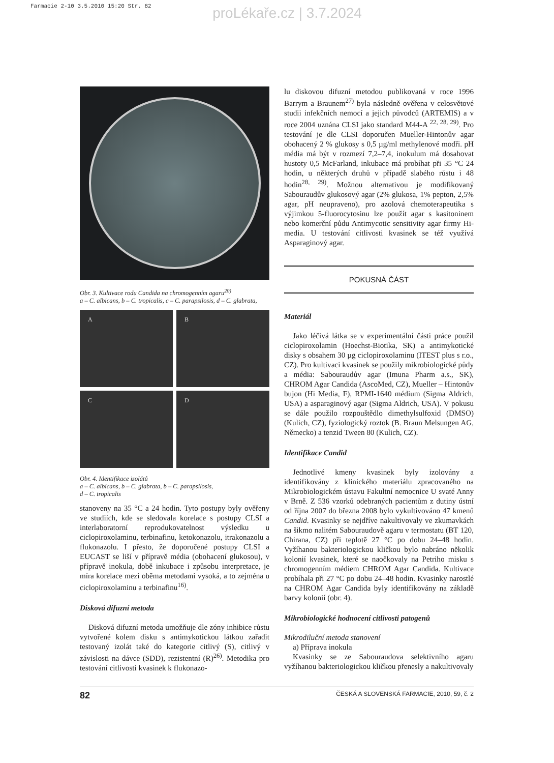Farmacie 2-10 3.5.2010 15:20 Str. 82
proLékaře.cz | 3.7.2024
Obr. 3. Kultivace rodu Candida na chromogenním agaru<sup>20)</sup>
a – C. albicans, b – C. tropicalis, c – C. parapsilosis, d – C. glabrata,
A
B
C
D
Obr. 4. Identifikace izolátů
a – C. albicans, b – C. glabrata, b – C. parapsilosis,
d – C. tropicalis
stanoveny na 35 °C a 24 hodin. Tyto postupy byly ověřeny ve studiích, kde se sledovala korelace s postupy CLSI a interlaboratorní reprodukovatelnost výsledku u ciclopiroxolaminu, terbinafinu, ketokonazolu, itrakonazolu a flukonazolu. I přesto, že doporučené postupy CLSI a EUCAST se liší v přípravě média (obohacení glukosou), v přípravě inokula, době inkubace i způsobu interpretace, je míra korelace mezi oběma metodami vysoká, a to zejména u ciclopiroxolaminu a terbinafinu<sup>16)</sup>.
Disková difuzní metoda
Disková difuzní metoda umožňuje dle zóny inhibice růstu vytvořené kolem disku s antimykotickou látkou zařadit testovaný izolát také do kategorie citlivý (S), citlivý v závislosti na dávce (SDD), rezistentní (R)<sup>26)</sup>. Metodika pro testování citlivosti kvasinek k flukonazo-
lu diskovou difuzní metodou publikovaná v roce 1996 Barrym a Braunem<sup>27)</sup> byla následně ověřena v celosvětové studii infekčních nemocí a jejich původců (ARTEMIS) a v roce 2004 uznána CLSI jako standard M44-A <sup>22, 28, 29)</sup>. Pro testování je dle CLSI doporučen Mueller-Hintonův agar obohacený 2 % glukosy s 0,5 µg/ml methylenové modři. pH média má být v rozmezí 7,2–7,4, inokulum má dosahovat hustoty 0,5 McFarland, inkubace má probíhat při 35 °C 24 hodin, u některých druhů v případě slabého růstu i 48 hodin<sup>28, 29)</sup>. Možnou alternativou je modifikovaný Sabouraudův glukosový agar (2% glukosa, 1% pepton, 2,5% agar, pH neupraveno), pro azolová chemoterapeutika s výjimkou 5-fluorocytosinu lze použít agar s kasitoninem nebo komerční půdu Antimycotic sensitivity agar firmy Hi-media. U testování citlivosti kvasinek se též využívá Asparaginový agar.
POKUSNÁ ČÁST
Materiál
Jako léčivá látka se v experimentální části práce použil ciclopiroxolamin (Hoechst-Biotika, SK) a antimykotické disky s obsahem 30 µg ciclopiroxolaminu (ITEST plus s r.o., CZ). Pro kultivaci kvasinek se použily mikrobiologické půdy a média: Sabouraudův agar (Imuna Pharm a.s., SK), CHROM Agar Candida (AscoMed, CZ), Mueller – Hintonův bujon (Hi Media, F), RPMI-1640 médium (Sigma Aldrich, USA) a asparaginový agar (Sigma Aldrich, USA). V pokusu se dále použilo rozpouštědlo dimethylsulfoxid (DMSO) (Kulich, CZ), fyziologický roztok (B. Braun Melsungen AG, Německo) a tenzid Tween 80 (Kulich, CZ).
Identifikace Candid
Jednotlivé kmeny kvasinek byly izolovány a identifikovány z klinického materiálu zpracovaného na Mikrobiologickém ústavu Fakultní nemocnice U svaté Anny v Brně. Z 536 vzorků odebraných pacientům z dutiny ústní od října 2007 do března 2008 bylo vykultivováno 47 kmenů Candid. Kvasinky se nejdříve nakultivovaly ve zkumavkách na šikmo nalitém Sabouraudově agaru v termostatu (BT 120, Chirana, CZ) při teplotě 27 °C po dobu 24–48 hodin. Vyžíhanou bakteriologickou kličkou bylo nabráno několik kolonií kvasinek, které se naočkovaly na Petriho misku s chromogenním médiem CHROM Agar Candida. Kultivace probíhala při 27 °C po dobu 24–48 hodin. Kvasinky narostlé na CHROM Agar Candida byly identifikovány na základě barvy kolonií (obr. 4).
Mikrobiologické hodnocení citlivosti patogenů
Mikrodiluční metoda stanovení
a) Příprava inokula
Kvasinky se ze Sabouraudova selektivního agaru vyžíhanou bakteriologickou kličkou přenesly a nakultivovaly
82 ČESKÁ A SLOVENSKÁ FARMACIE, 2010, 59, č. 2